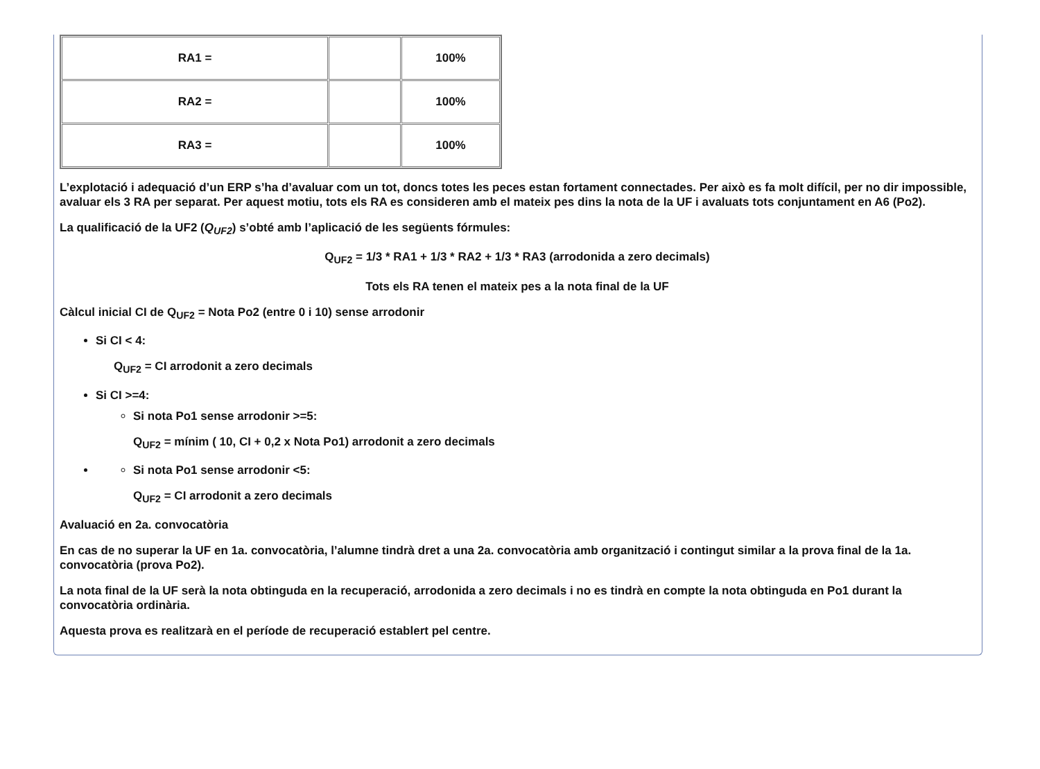| RA1 = | | 100% |
| RA2 = | | 100% |
| RA3 = | | 100% |
L’explotació i adequació d’un ERP s’ha d’avaluar com un tot, doncs totes les peces estan fortament connectades. Per això es fa molt difícil, per no dir impossible, avaluar els 3 RA per separat. Per aquest motiu, tots els RA es consideren amb el mateix pes dins la nota de la UF i avaluats tots conjuntament en A6 (Po2).
La qualificació de la UF2 (Q<sub>UF2</sub>) s’obté amb l’aplicació de les següents fórmules:
Q<sub>UF2</sub> = 1/3 * RA1 + 1/3 * RA2 + 1/3 * RA3 (arrodonida a zero decimals)
Tots els RA tenen el mateix pes a la nota final de la UF
Càlcul inicial CI de Q<sub>UF2</sub> = Nota Po2 (entre 0 i 10) sense arrodonir
Si CI < 4:
Q<sub>UF2</sub> = CI arrodonit a zero decimals
Si CI >=4:
Si nota Po1 sense arrodonir >=5:
Q<sub>UF2</sub> = mínim ( 10, CI + 0,2 x Nota Po1) arrodonit a zero decimals
Si nota Po1 sense arrodonir <5:
Q<sub>UF2</sub> = CI arrodonit a zero decimals
Avaluació en 2a. convocatòria
En cas de no superar la UF en 1a. convocatòria, l’alumne tindrà dret a una 2a. convocatòria amb organització i contingut similar a la prova final de la 1a. convocatòria (prova Po2).
La nota final de la UF serà la nota obtinguda en la recuperació, arrodonida a zero decimals i no es tindrà en compte la nota obtinguda en Po1 durant la convocatòria ordinària.
Aquesta prova es realitzarà en el període de recuperació establert pel centre.